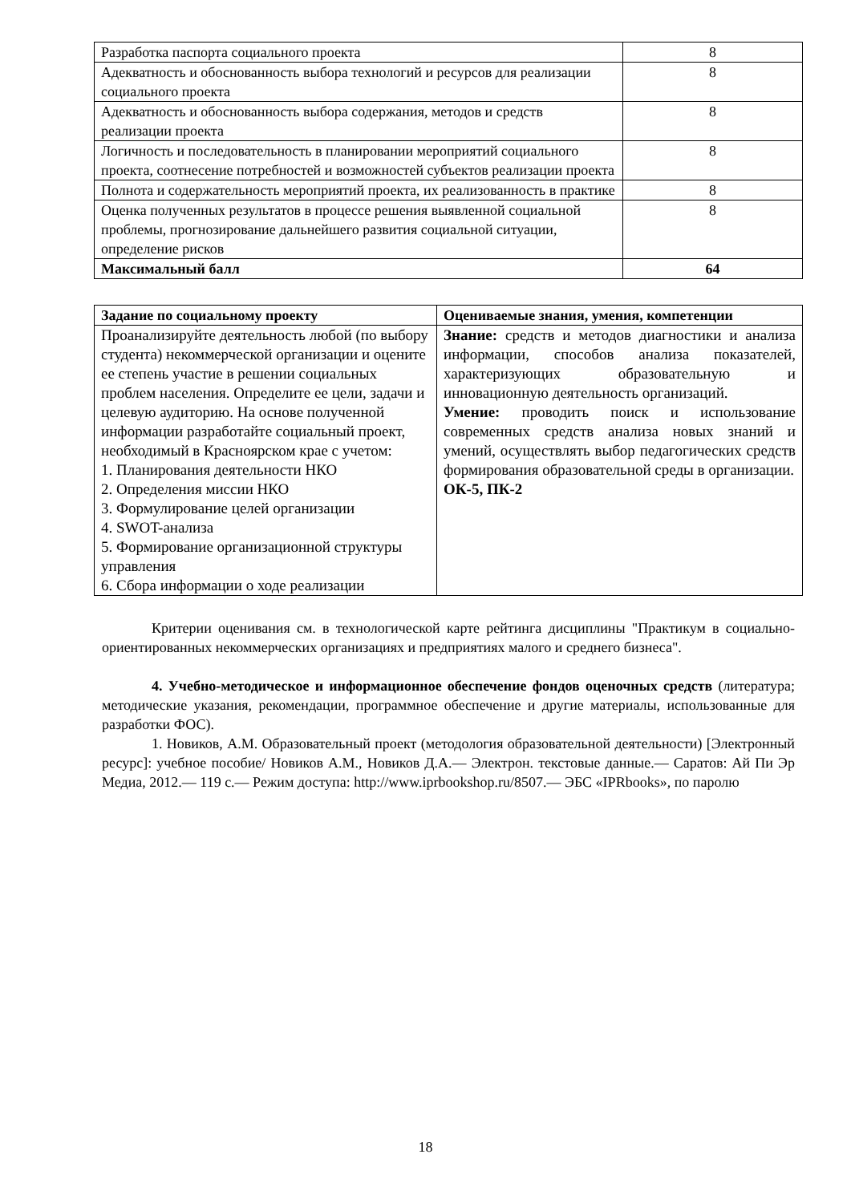| Разработка паспорта социального проекта | 8 |
| Адекватность и обоснованность выбора технологий и ресурсов для реализации социального проекта | 8 |
| Адекватность и обоснованность выбора содержания, методов и средств реализации проекта | 8 |
| Логичность и последовательность в планировании мероприятий социального проекта, соотнесение потребностей и возможностей субъектов реализации проекта | 8 |
| Полнота и содержательность мероприятий проекта, их реализованность в практике | 8 |
| Оценка полученных результатов в процессе решения выявленной социальной проблемы, прогнозирование дальнейшего развития социальной ситуации, определение рисков | 8 |
| Максимальный балл | 64 |
| Задание по социальному проекту | Оцениваемые знания, умения, компетенции |
| --- | --- |
| Проанализируйте деятельность любой (по выбору студента) некоммерческой организации и оцените ее степень участие в решении социальных проблем населения. Определите ее цели, задачи и целевую аудиторию. На основе полученной информации разработайте социальный проект, необходимый в Красноярском крае с учетом: 1. Планирования деятельности НКО 2. Определения миссии НКО 3. Формулирование целей организации 4. SWOT-анализа 5. Формирование организационной структуры управления 6. Сбора информации о ходе реализации | Знание: средств и методов диагностики и анализа информации, способов анализа показателей, характеризующих образовательную и инновационную деятельность организаций. Умение: проводить поиск и использование современных средств анализа новых знаний и умений, осуществлять выбор педагогических средств формирования образовательной среды в организации. ОК-5, ПК-2 |
Критерии оценивания см. в технологической карте рейтинга дисциплины "Практикум в социально-ориентированных некоммерческих организациях и предприятиях малого и среднего бизнеса".
4. Учебно-методическое и информационное обеспечение фондов оценочных средств (литература; методические указания, рекомендации, программное обеспечение и другие материалы, использованные для разработки ФОС).
1. Новиков, А.М. Образовательный проект (методология образовательной деятельности) [Электронный ресурс]: учебное пособие/ Новиков А.М., Новиков Д.А.— Электрон. текстовые данные.— Саратов: Ай Пи Эр Медиа, 2012.— 119 с.— Режим доступа: http://www.iprbookshop.ru/8507.— ЭБС «IPRbooks», по паролю
18